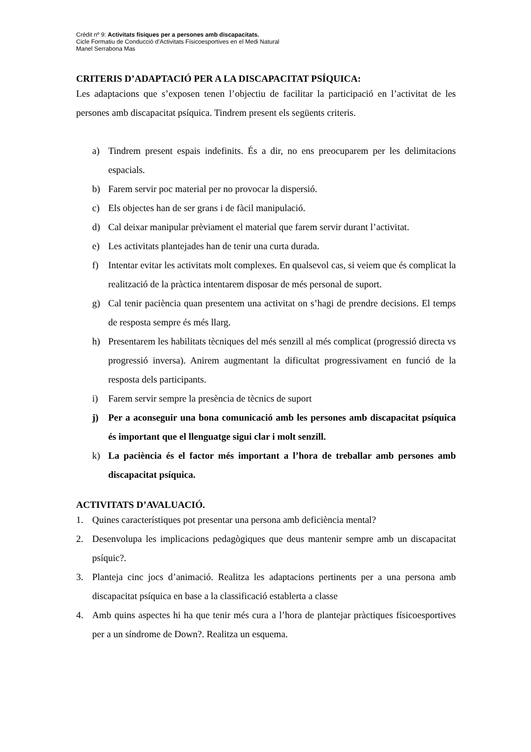Crèdit nº 9: Activitats físiques per a persones amb discapacitats.
Cicle Formatiu de Conducció d’Activitats Físicoesportives en el Medi Natural
Manel Serrabona Mas
CRITERIS D’ADAPTACIÓ PER A LA DISCAPACITAT PSÍQUICA:
Les adaptacions que s’exposen tenen l’objectiu de facilitar la participació en l’activitat de les persones amb discapacitat psíquica. Tindrem present els següents criteris.
a) Tindrem present espais indefinits. És a dir, no ens preocuparem per les delimitacions espacials.
b) Farem servir poc material per no provocar la dispersió.
c) Els objectes han de ser grans i de fàcil manipulació.
d) Cal deixar manipular prèviament el material que farem servir durant l’activitat.
e) Les activitats plantejades han de tenir una curta durada.
f) Intentar evitar les activitats molt complexes. En qualsevol cas, si veiem que és complicat la realització de la pràctica intentarem disposar de més personal de suport.
g) Cal tenir paciència quan presentem una activitat on s’hagi de prendre decisions. El temps de resposta sempre és més llarg.
h) Presentarem les habilitats tècniques del més senzill al més complicat (progressió directa vs progressió inversa). Anirem augmentant la dificultat progressivament en funció de la resposta dels participants.
i) Farem servir sempre la presència de tècnics de suport
j) Per a aconseguir una bona comunicació amb les persones amb discapacitat psíquica és important que el llenguatge sigui clar i molt senzill.
k) La paciència és el factor més important a l’hora de treballar amb persones amb discapacitat psíquica.
ACTIVITATS D’AVALUACIÓ.
1. Quines característiques pot presentar una persona amb deficiència mental?
2. Desenvolupa les implicacions pedagògiques que deus mantenir sempre amb un discapacitat psíquic?.
3. Planteja cinc jocs d’animació. Realitza les adaptacions pertinents per a una persona amb discapacitat psíquica en base a la classificació establerta a classe
4. Amb quins aspectes hi ha que tenir més cura a l’hora de plantejar pràctiques físicoesportives per a un síndrome de Down?. Realitza un esquema.